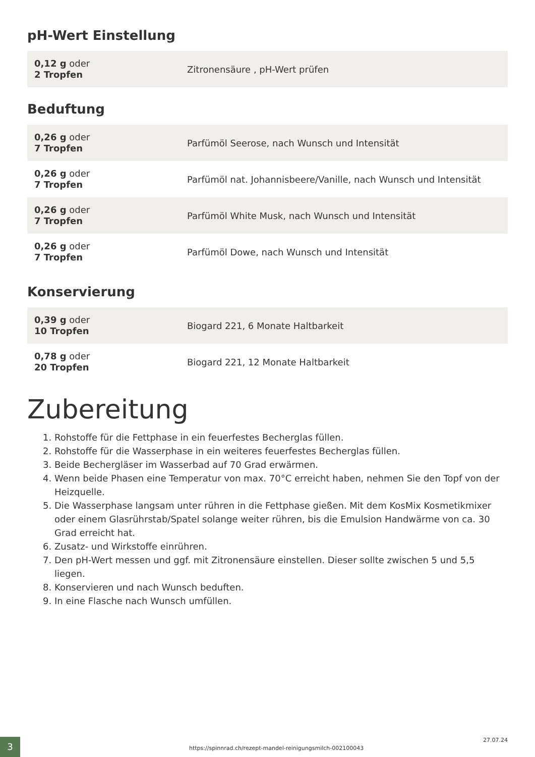pH-Wert Einstellung
| 0,12 g oder 2 Tropfen | Zitronensäure , pH-Wert prüfen |
Beduftung
| 0,26 g oder 7 Tropfen | Parfümöl Seerose, nach Wunsch und Intensität |
| 0,26 g oder 7 Tropfen | Parfümöl nat. Johannisbeere/Vanille, nach Wunsch und Intensität |
| 0,26 g oder 7 Tropfen | Parfümöl White Musk, nach Wunsch und Intensität |
| 0,26 g oder 7 Tropfen | Parfümöl Dowe, nach Wunsch und Intensität |
Konservierung
| 0,39 g oder 10 Tropfen | Biogard 221, 6 Monate Haltbarkeit |
| 0,78 g oder 20 Tropfen | Biogard 221, 12 Monate Haltbarkeit |
Zubereitung
1. Rohstoffe für die Fettphase in ein feuerfestes Becherglas füllen.
2. Rohstoffe für die Wasserphase in ein weiteres feuerfestes Becherglas füllen.
3. Beide Bechergläser im Wasserbad auf 70 Grad erwärmen.
4. Wenn beide Phasen eine Temperatur von max. 70°C erreicht haben, nehmen Sie den Topf von der Heizquelle.
5. Die Wasserphase langsam unter rühren in die Fettphase gießen. Mit dem KosMix Kosmetikmixer oder einem Glasrührstab/Spatel solange weiter rühren, bis die Emulsion Handwärme von ca. 30 Grad erreicht hat.
6. Zusatz- und Wirkstoffe einrühren.
7. Den pH-Wert messen und ggf. mit Zitronensäure einstellen. Dieser sollte zwischen 5 und 5,5 liegen.
8. Konservieren und nach Wunsch beduften.
9. In eine Flasche nach Wunsch umfüllen.
3
https://spinnrad.ch/rezept-mandel-reinigungsmilch-002100043
27.07.24